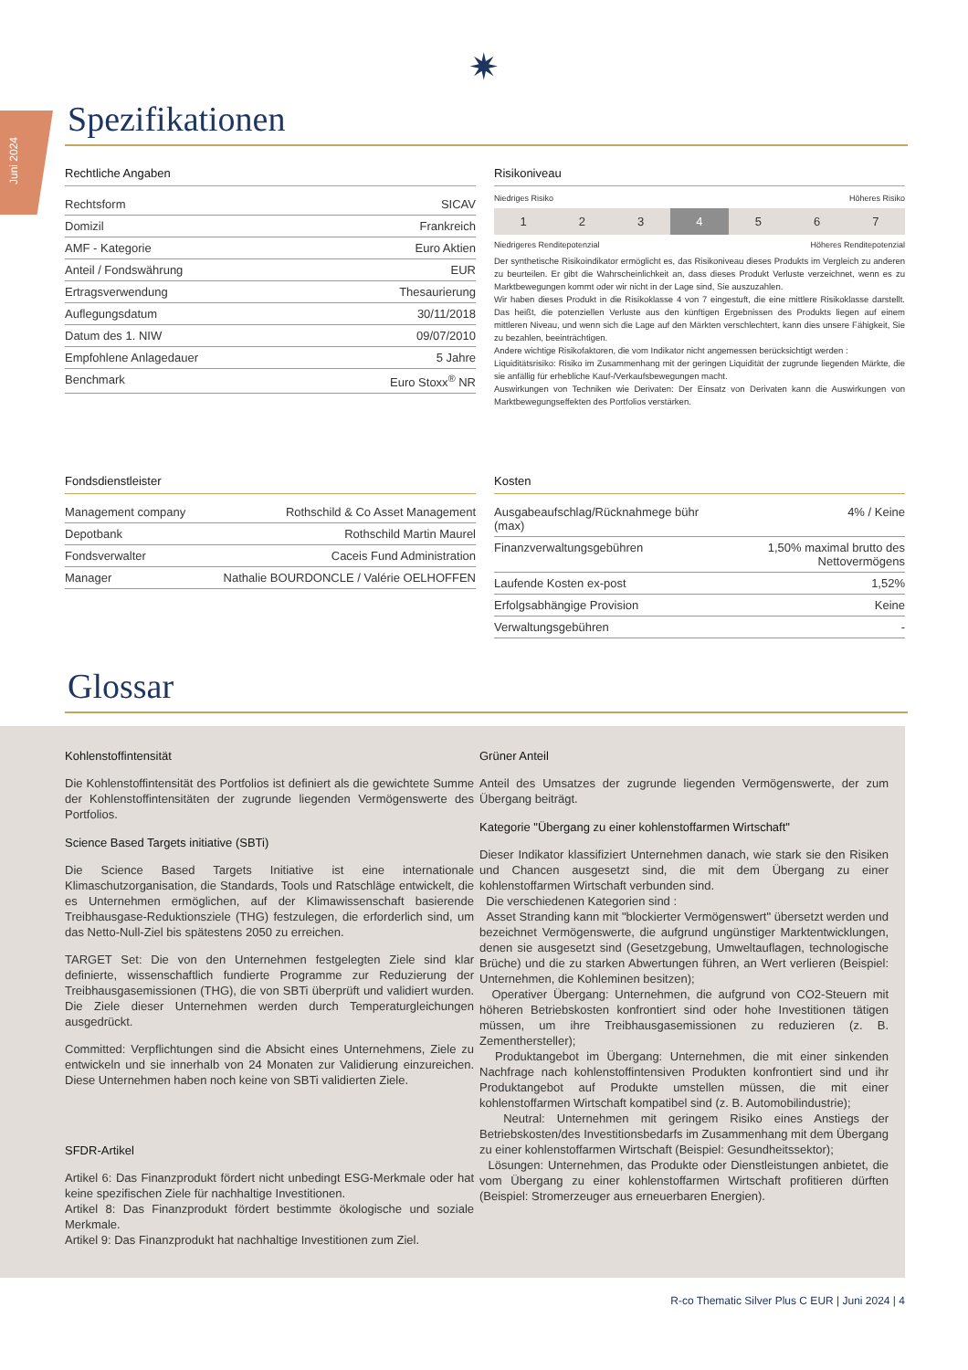Juni 2024
✷
Spezifikationen
Rechtliche Angaben
| Rechtsform | SICAV |
| Domizil | Frankreich |
| AMF - Kategorie | Euro Aktien |
| Anteil / Fondswährung | EUR |
| Ertragsverwendung | Thesaurierung |
| Auflegungsdatum | 30/11/2018 |
| Datum des 1. NIW | 09/07/2010 |
| Empfohlene Anlagedauer | 5 Jahre |
| Benchmark | Euro Stoxx<sup>®</sup> NR |
Risikoniveau
Niedriges Risiko Höheres Risiko
| 1 | 2 | 3 | 4 | 5 | 6 | 7 |
Niedrigeres Renditepotenzial Höheres Renditepotenzial
Der synthetische Risikoindikator ermöglicht es, das Risikoniveau dieses Produkts im Vergleich zu anderen zu beurteilen. Er gibt die Wahrscheinlichkeit an, dass dieses Produkt Verluste verzeichnet, wenn es zu Marktbewegungen kommt oder wir nicht in der Lage sind, Sie auszuzahlen.
Wir haben dieses Produkt in die Risikoklasse 4 von 7 eingestuft, die eine mittlere Risikoklasse darstellt. Das heißt, die potenziellen Verluste aus den künftigen Ergebnissen des Produkts liegen auf einem mittleren Niveau, und wenn sich die Lage auf den Märkten verschlechtert, kann dies unsere Fähigkeit, Sie zu bezahlen, beeinträchtigen.
Andere wichtige Risikofaktoren, die vom Indikator nicht angemessen berücksichtigt werden :
Liquiditätsrisiko: Risiko im Zusammenhang mit der geringen Liquidität der zugrunde liegenden Märkte, die sie anfällig für erhebliche Kauf-/Verkaufsbewegungen macht.
Auswirkungen von Techniken wie Derivaten: Der Einsatz von Derivaten kann die Auswirkungen von Marktbewegungseffekten des Portfolios verstärken.
Fondsdienstleister
| Management company | Rothschild & Co Asset Management |
| Depotbank | Rothschild Martin Maurel |
| Fondsverwalter | Caceis Fund Administration |
| Manager | Nathalie BOURDONCLE / Valérie OELHOFFEN |
Kosten
| Ausgabeaufschlag/Rücknahmege bühr (max) | 4% / Keine |
| Finanzverwaltungsgebühren | 1,50% maximal brutto des Nettovermögens |
| Laufende Kosten ex-post | 1,52% |
| Erfolgsabhängige Provision | Keine |
| Verwaltungsgebühren | - |
Glossar
Kohlenstoffintensität
Die Kohlenstoffintensität des Portfolios ist definiert als die gewichtete Summe der Kohlenstoffintensitäten der zugrunde liegenden Vermögenswerte des Portfolios.
Science Based Targets initiative (SBTi)
Die Science Based Targets Initiative ist eine internationale Klimaschutzorganisation, die Standards, Tools und Ratschläge entwickelt, die es Unternehmen ermöglichen, auf der Klimawissenschaft basierende Treibhausgase-Reduktionsziele (THG) festzulegen, die erforderlich sind, um das Netto-Null-Ziel bis spätestens 2050 zu erreichen.
TARGET Set: Die von den Unternehmen festgelegten Ziele sind klar definierte, wissenschaftlich fundierte Programme zur Reduzierung der Treibhausgasemissionen (THG), die von SBTi überprüft und validiert wurden. Die Ziele dieser Unternehmen werden durch Temperaturgleichungen ausgedrückt.
Committed: Verpflichtungen sind die Absicht eines Unternehmens, Ziele zu entwickeln und sie innerhalb von 24 Monaten zur Validierung einzureichen. Diese Unternehmen haben noch keine von SBTi validierten Ziele.
SFDR-Artikel
Artikel 6: Das Finanzprodukt fördert nicht unbedingt ESG-Merkmale oder hat keine spezifischen Ziele für nachhaltige Investitionen.
Artikel 8: Das Finanzprodukt fördert bestimmte ökologische und soziale Merkmale.
Artikel 9: Das Finanzprodukt hat nachhaltige Investitionen zum Ziel.
Grüner Anteil
Anteil des Umsatzes der zugrunde liegenden Vermögenswerte, der zum Übergang beiträgt.
Kategorie "Übergang zu einer kohlenstoffarmen Wirtschaft"
Dieser Indikator klassifiziert Unternehmen danach, wie stark sie den Risiken und Chancen ausgesetzt sind, die mit dem Übergang zu einer kohlenstoffarmen Wirtschaft verbunden sind.
Die verschiedenen Kategorien sind :
Asset Stranding kann mit "blockierter Vermögenswert" übersetzt werden und bezeichnet Vermögenswerte, die aufgrund ungünstiger Marktentwicklungen, denen sie ausgesetzt sind (Gesetzgebung, Umweltauflagen, technologische Brüche) und die zu starken Abwertungen führen, an Wert verlieren (Beispiel: Unternehmen, die Kohleminen besitzen);
Operativer Übergang: Unternehmen, die aufgrund von CO2-Steuern mit höheren Betriebskosten konfrontiert sind oder hohe Investitionen tätigen müssen, um ihre Treibhausgasemissionen zu reduzieren (z. B. Zementhersteller);
Produktangebot im Übergang: Unternehmen, die mit einer sinkenden Nachfrage nach kohlenstoffintensiven Produkten konfrontiert sind und ihr Produktangebot auf Produkte umstellen müssen, die mit einer kohlenstoffarmen Wirtschaft kompatibel sind (z. B. Automobilindustrie);
Neutral: Unternehmen mit geringem Risiko eines Anstiegs der Betriebskosten/des Investitionsbedarfs im Zusammenhang mit dem Übergang zu einer kohlenstoffarmen Wirtschaft (Beispiel: Gesundheitssektor);
Lösungen: Unternehmen, das Produkte oder Dienstleistungen anbietet, die vom Übergang zu einer kohlenstoffarmen Wirtschaft profitieren dürften (Beispiel: Stromerzeuger aus erneuerbaren Energien).
R-co Thematic Silver Plus C EUR | Juni 2024 | 4